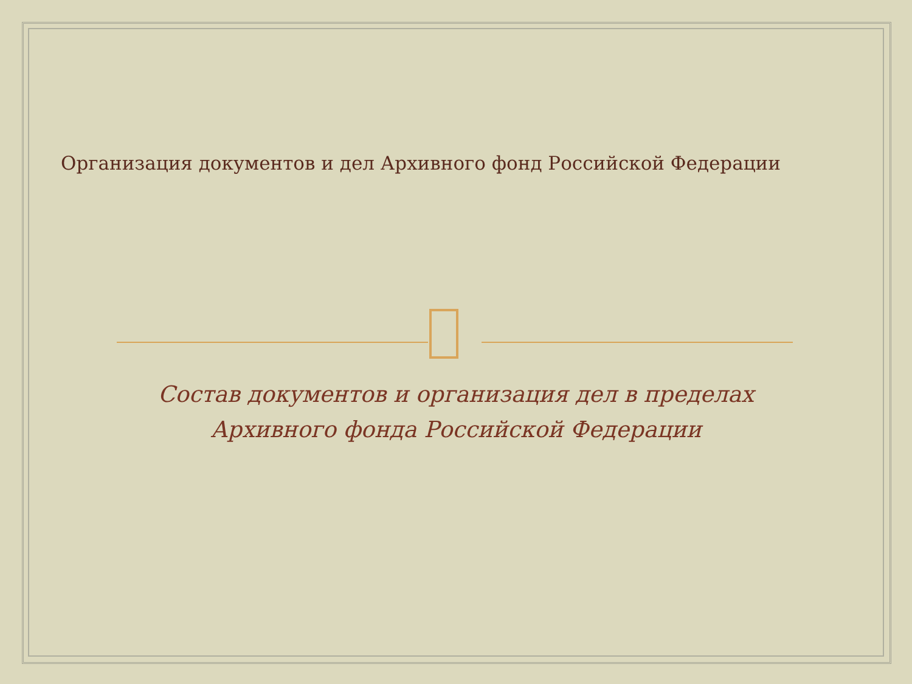Организация документов и дел Архивного фонд Российской Федерации
Состав документов и организация дел в пределах Архивного фонда Российской Федерации